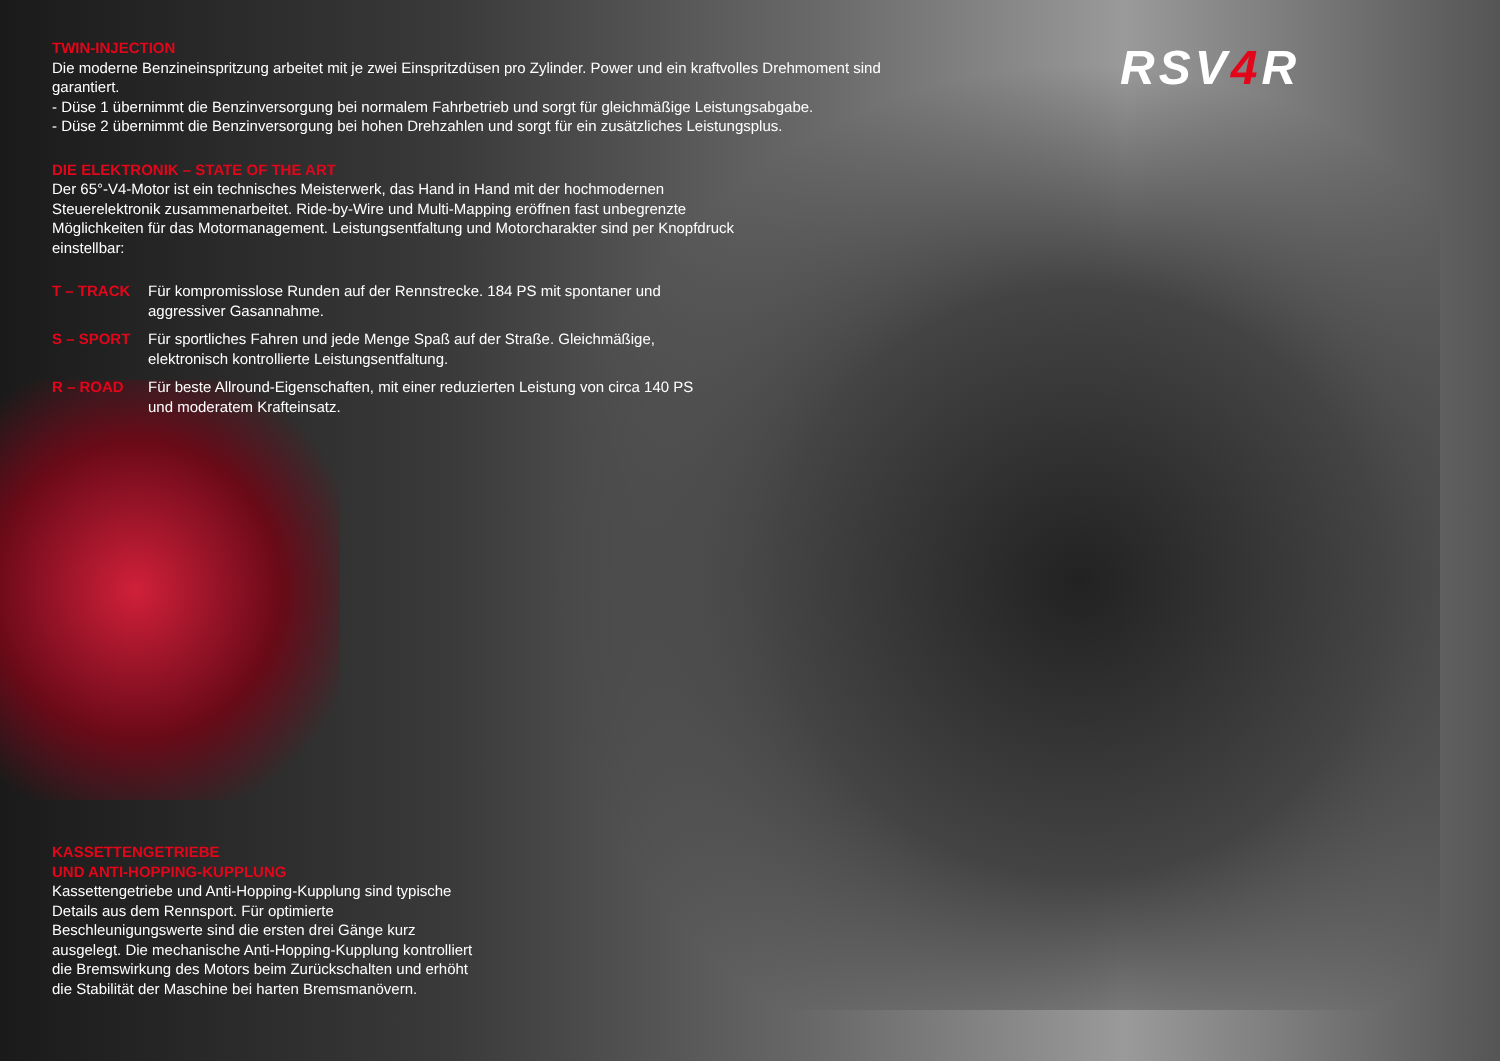RSV4 R
TWIN-INJECTION
Die moderne Benzineinspritzung arbeitet mit je zwei Einspritzdüsen pro Zylinder. Power und ein kraftvolles Drehmoment sind garantiert.
- Düse 1 übernimmt die Benzinversorgung bei normalem Fahrbetrieb und sorgt für gleichmäßige Leistungsabgabe.
- Düse 2 übernimmt die Benzinversorgung bei hohen Drehzahlen und sorgt für ein zusätzliches Leistungsplus.
DIE ELEKTRONIK – STATE OF THE ART
Der 65°-V4-Motor ist ein technisches Meisterwerk, das Hand in Hand mit der hochmodernen Steuerelektronik zusammenarbeitet. Ride-by-Wire und Multi-Mapping eröffnen fast unbegrenzte Möglichkeiten für das Motormanagement. Leistungsentfaltung und Motorcharakter sind per Knopfdruck einstellbar:
T – TRACK Für kompromisslose Runden auf der Rennstrecke. 184 PS mit spontaner und aggressiver Gasannahme.
S – SPORT Für sportliches Fahren und jede Menge Spaß auf der Straße. Gleichmäßige, elektronisch kontrollierte Leistungsentfaltung.
R – ROAD Für beste Allround-Eigenschaften, mit einer reduzierten Leistung von circa 140 PS und moderatem Krafteinsatz.
KASSETTENGETRIEBE
UND ANTI-HOPPING-KUPPLUNG
Kassettengetriebe und Anti-Hopping-Kupplung sind typische Details aus dem Rennsport. Für optimierte Beschleunigungswerte sind die ersten drei Gänge kurz ausgelegt. Die mechanische Anti-Hopping-Kupplung kontrolliert die Bremswirkung des Motors beim Zurückschalten und erhöht die Stabilität der Maschine bei harten Bremsmanövern.